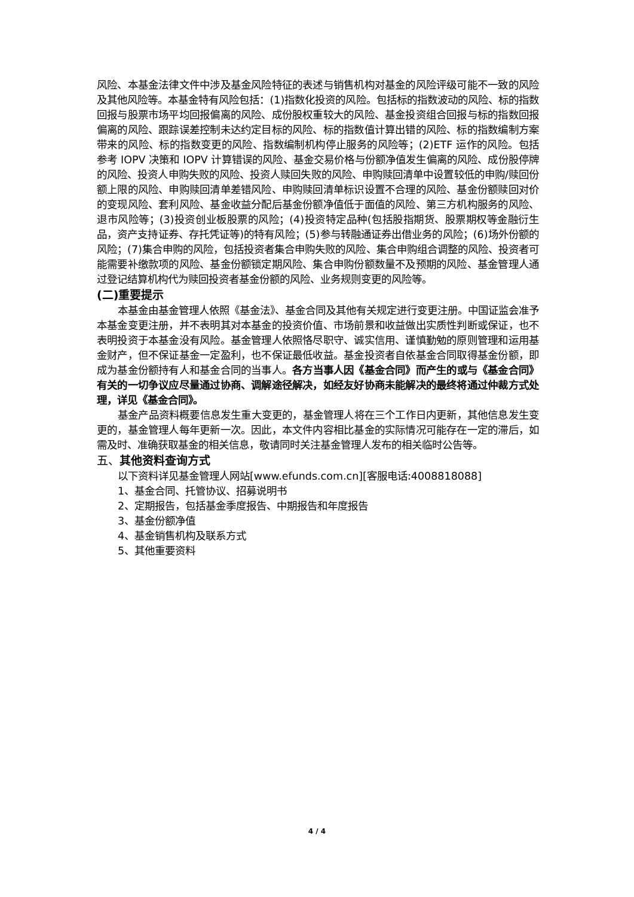风险、本基金法律文件中涉及基金风险特征的表述与销售机构对基金的风险评级可能不一致的风险及其他风险等。本基金特有风险包括：(1)指数化投资的风险。包括标的指数波动的风险、标的指数回报与股票市场平均回报偏离的风险、成份股权重较大的风险、基金投资组合回报与标的指数回报偏离的风险、跟踪误差控制未达约定目标的风险、标的指数值计算出错的风险、标的指数编制方案带来的风险、标的指数变更的风险、指数编制机构停止服务的风险等；(2)ETF 运作的风险。包括参考 IOPV 决策和 IOPV 计算错误的风险、基金交易价格与份额净值发生偏离的风险、成份股停牌的风险、投资人申购失败的风险、投资人赎回失败的风险、申购赎回清单中设置较低的申购/赎回份额上限的风险、申购赎回清单差错风险、申购赎回清单标识设置不合理的风险、基金份额赎回对价的变现风险、套利风险、基金收益分配后基金份额净值低于面值的风险、第三方机构服务的风险、退市风险等；(3)投资创业板股票的风险；(4)投资特定品种(包括股指期货、股票期权等金融衍生品，资产支持证券、存托凭证等)的特有风险；(5)参与转融通证券出借业务的风险；(6)场外份额的风险；(7)集合申购的风险，包括投资者集合申购失败的风险、集合申购组合调整的风险、投资者可能需要补缴款项的风险、基金份额锁定期风险、集合申购份额数量不及预期的风险、基金管理人通过登记结算机构代为赎回投资者基金份额的风险、业务规则变更的风险等。
(二)重要提示
本基金由基金管理人依照《基金法》、基金合同及其他有关规定进行变更注册。中国证监会准予本基金变更注册，并不表明其对本基金的投资价值、市场前景和收益做出实质性判断或保证，也不表明投资于本基金没有风险。基金管理人依照恪尽职守、诚实信用、谨慎勤勉的原则管理和运用基金财产，但不保证基金一定盈利，也不保证最低收益。基金投资者自依基金合同取得基金份额，即成为基金份额持有人和基金合同的当事人。各方当事人因《基金合同》而产生的或与《基金合同》有关的一切争议应尽量通过协商、调解途径解决，如经友好协商未能解决的最终将通过仲裁方式处理，详见《基金合同》。
基金产品资料概要信息发生重大变更的，基金管理人将在三个工作日内更新，其他信息发生变更的，基金管理人每年更新一次。因此，本文件内容相比基金的实际情况可能存在一定的滞后，如需及时、准确获取基金的相关信息，敬请同时关注基金管理人发布的相关临时公告等。
五、其他资料查询方式
以下资料详见基金管理人网站[www.efunds.com.cn][客服电话:4008818088]
1、基金合同、托管协议、招募说明书
2、定期报告，包括基金季度报告、中期报告和年度报告
3、基金份额净值
4、基金销售机构及联系方式
5、其他重要资料
4 / 4